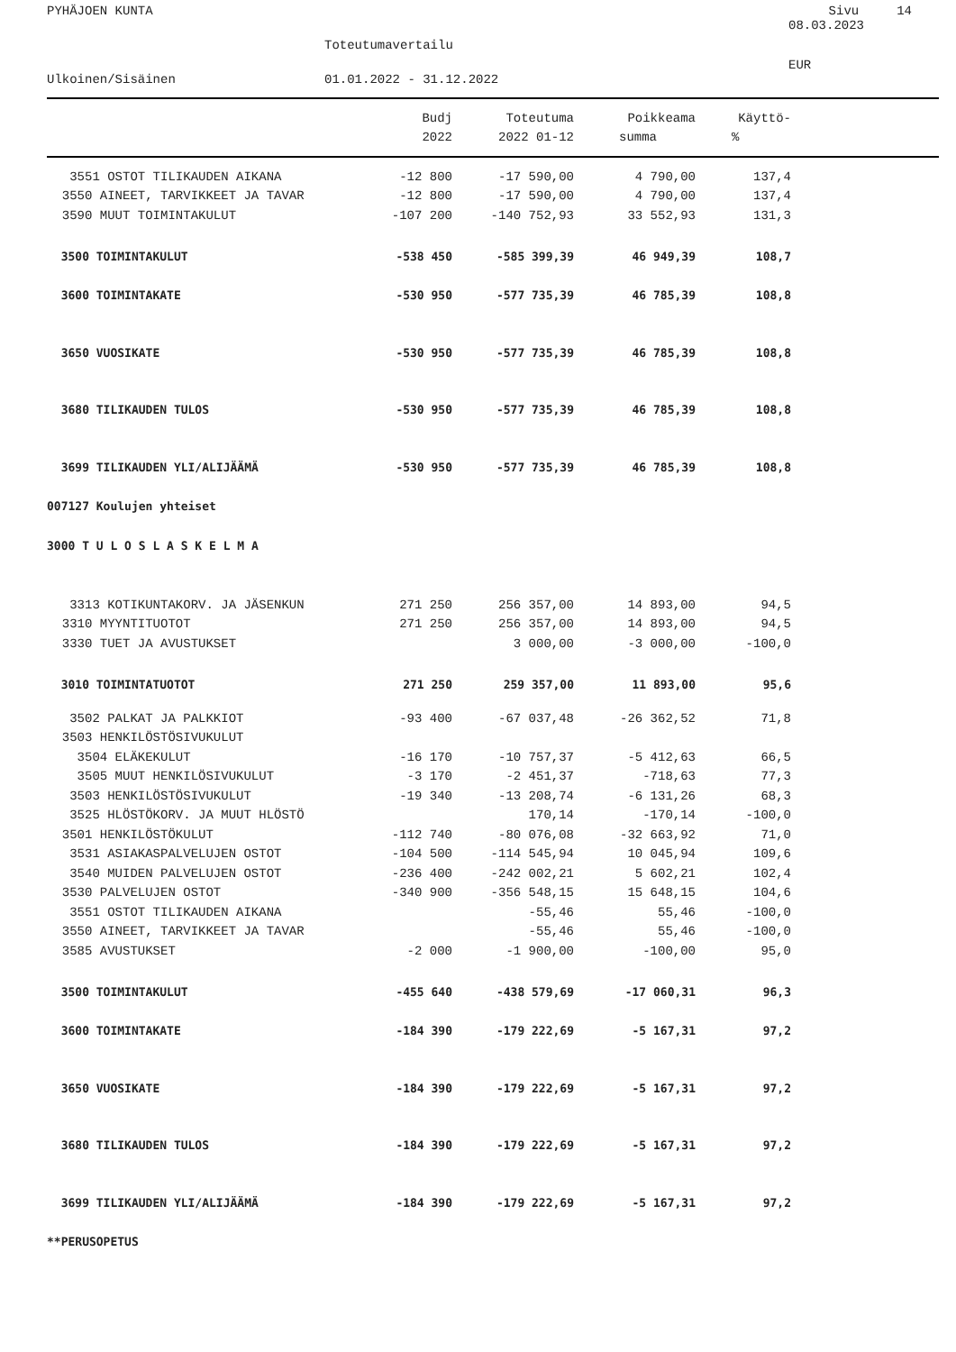PYHÄJOEN KUNTA Sivu 14
08.03.2023
Toteutumavertailu
EUR
Ulkoinen/Sisäinen 01.01.2022 - 31.12.2022
| | Budj | Toteutuma | Poikkeama | Käyttö- |
| --- | --- | --- | --- | --- |
| | 2022 | 2022 01-12 | summa | % |
| 3551 OSTOT TILIKAUDEN AIKANA | -12 800 | -17 590,00 | 4 790,00 | 137,4 |
| 3550 AINEET, TARVIKKEET JA TAVAR | -12 800 | -17 590,00 | 4 790,00 | 137,4 |
| 3590 MUUT TOIMINTAKULUT | -107 200 | -140 752,93 | 33 552,93 | 131,3 |
| 3500 TOIMINTAKULUT | -538 450 | -585 399,39 | 46 949,39 | 108,7 |
| 3600 TOIMINTAKATE | -530 950 | -577 735,39 | 46 785,39 | 108,8 |
| 3650 VUOSIKATE | -530 950 | -577 735,39 | 46 785,39 | 108,8 |
| 3680 TILIKAUDEN TULOS | -530 950 | -577 735,39 | 46 785,39 | 108,8 |
| 3699 TILIKAUDEN YLI/ALIJÄÄMÄ | -530 950 | -577 735,39 | 46 785,39 | 108,8 |
| 007127 Koulujen yhteiset | | | | |
| 3000 T U L O S L A S K E L M A | | | | |
| 3313 KOTIKUNTAKORV. JA JÄSENKUN | 271 250 | 256 357,00 | 14 893,00 | 94,5 |
| 3310 MYYNTITUOTOT | 271 250 | 256 357,00 | 14 893,00 | 94,5 |
| 3330 TUET JA AVUSTUKSET | | 3 000,00 | -3 000,00 | -100,0 |
| 3010 TOIMINTATUOTOT | 271 250 | 259 357,00 | 11 893,00 | 95,6 |
| 3502 PALKAT JA PALKKIOT | -93 400 | -67 037,48 | -26 362,52 | 71,8 |
| 3503 HENKILÖSTÖSIVUKULUT | | | | |
| 3504 ELÄKEKULUT | -16 170 | -10 757,37 | -5 412,63 | 66,5 |
| 3505 MUUT HENKILÖSIVUKULUT | -3 170 | -2 451,37 | -718,63 | 77,3 |
| 3503 HENKILÖSTÖSIVUKULUT | -19 340 | -13 208,74 | -6 131,26 | 68,3 |
| 3525 HLÖSTÖKORV. JA MUUT HLÖSTÖ | | 170,14 | -170,14 | -100,0 |
| 3501 HENKILÖSTÖKULUT | -112 740 | -80 076,08 | -32 663,92 | 71,0 |
| 3531 ASIAKASPALVELUJEN OSTOT | -104 500 | -114 545,94 | 10 045,94 | 109,6 |
| 3540 MUIDEN PALVELUJEN OSTOT | -236 400 | -242 002,21 | 5 602,21 | 102,4 |
| 3530 PALVELUJEN OSTOT | -340 900 | -356 548,15 | 15 648,15 | 104,6 |
| 3551 OSTOT TILIKAUDEN AIKANA | | -55,46 | 55,46 | -100,0 |
| 3550 AINEET, TARVIKKEET JA TAVAR | | -55,46 | 55,46 | -100,0 |
| 3585 AVUSTUKSET | -2 000 | -1 900,00 | -100,00 | 95,0 |
| 3500 TOIMINTAKULUT | -455 640 | -438 579,69 | -17 060,31 | 96,3 |
| 3600 TOIMINTAKATE | -184 390 | -179 222,69 | -5 167,31 | 97,2 |
| 3650 VUOSIKATE | -184 390 | -179 222,69 | -5 167,31 | 97,2 |
| 3680 TILIKAUDEN TULOS | -184 390 | -179 222,69 | -5 167,31 | 97,2 |
| 3699 TILIKAUDEN YLI/ALIJÄÄMÄ | -184 390 | -179 222,69 | -5 167,31 | 97,2 |
| **PERUSOPETUS | | | | |